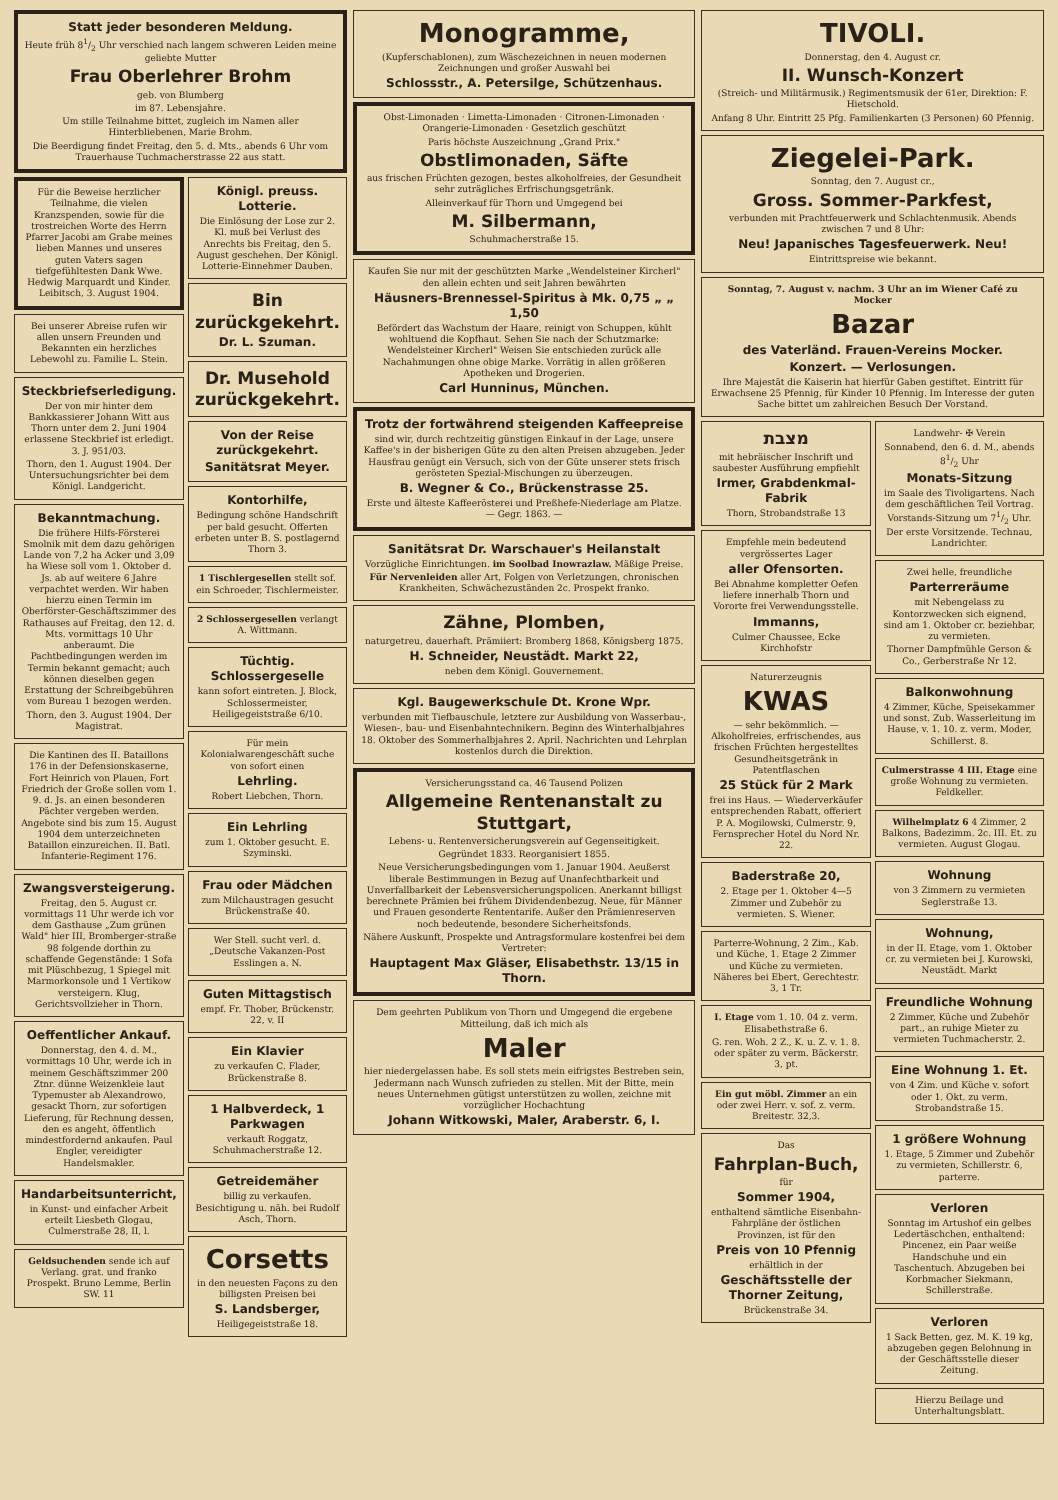Statt jeder besonderen Meldung.
Heute früh 81/2 Uhr verschied nach langem schweren Leiden meine geliebte Mutter
Frau Oberlehrer Brohm
geb. von Blumberg
im 87. Lebensjahre.
Um stille Teilnahme bittet, zugleich im Namen aller Hinterbliebenen, Marie Brohm.
Die Beerdigung findet Freitag, den 5. d. Mts., abends 6 Uhr vom Trauerhause Tuchmacherstrasse 22 aus statt.
Für die Beweise herzlicher Teilnahme, die vielen Kranzspenden, sowie für die trostreichen Worte des Herrn Pfarrer Jacobi am Grabe meines lieben Mannes und unseres guten Vaters sagen tiefgefühltesten Dank Wwe. Hedwig Marquardt und Kinder. Leibitsch, 3. August 1904.
Bei unserer Abreise rufen wir allen unsern Freunden und Bekannten ein herzliches Lebewohl zu. Familie L. Stein.
Steckbriefserledigung.
Der von mir hinter dem Bankkassierer Johann Witt aus Thorn unter dem 2. Juni 1904 erlassene Steckbrief ist erledigt. 3. J. 951/03.
Thorn, den 1. August 1904. Der Untersuchungsrichter bei dem Königl. Landgericht.
Bekanntmachung.
Die frühere Hilfs-Försterei Smolnik mit dem dazu gehörigen Lande von 7,2 ha Acker und 3,09 ha Wiese soll vom 1. Oktober d. Js. ab auf weitere 6 Jahre verpachtet werden. Wir haben hierzu einen Termin im Oberförster-Geschäftszimmer des Rathauses auf Freitag, den 12. d. Mts. vormittags 10 Uhr anberaumt. Die Pachtbedingungen werden im Termin bekannt gemacht; auch können dieselben gegen Erstattung der Schreibgebühren vom Bureau 1 bezogen werden.
Thorn, den 3. August 1904. Der Magistrat.
Die Kantinen des II. Bataillons 176 in der Defensionskaserne, Fort Heinrich von Plauen, Fort Friedrich der Große sollen vom 1. 9. d. Js. an einen besonderen Pächter vergeben werden. Angebote sind bis zum 15. August 1904 dem unterzeichneten Bataillon einzureichen. II. Batl. Infanterie-Regiment 176.
Zwangsversteigerung.
Freitag, den 5. August cr. vormittags 11 Uhr werde ich vor dem Gasthause „Zum grünen Wald" hier III, Bromberger-straße 98 folgende dorthin zu schaffende Gegenstände: 1 Sofa mit Plüschbezug, 1 Spiegel mit Marmorkonsole und 1 Vertikow versteigern. Klug, Gerichtsvollzieher in Thorn.
Oeffentlicher Ankauf.
Donnerstag, den 4. d. M., vormittags 10 Uhr, werde ich in meinem Geschäftszimmer 200 Ztnr. dünne Weizenkleie laut Typemuster ab Alexandrowo, gesackt Thorn, zur sofortigen Lieferung, für Rechnung dessen, den es angeht, öffentlich mindestfordernd ankaufen. Paul Engler, vereidigter Handelsmakler.
Handarbeitsunterricht,
in Kunst- und einfacher Arbeit erteilt Liesbeth Glogau, Culmerstraße 28, II, l.
Geldsuchenden sende ich auf Verlang. grat. und franko Prospekt. Bruno Lemme, Berlin SW. 11
Königl. preuss. Lotterie.
Die Einlösung der Lose zur 2. Kl. muß bei Verlust des Anrechts bis Freitag, den 5. August geschehen. Der Königl. Lotterie-Einnehmer Dauben.
Bin zurückgekehrt.
Dr. L. Szuman.
Dr. Musehold zurückgekehrt.
Von der Reise zurückgekehrt.
Sanitätsrat Meyer.
Kontorhilfe,
Bedingung schöne Handschrift per bald gesucht. Offerten erbeten unter B. S. postlagernd Thorn 3.
1 Tischlergesellen stellt sof. ein Schroeder, Tischlermeister.
2 Schlossergesellen verlangt A. Wittmann.
Tüchtig. Schlossergeselle
kann sofort eintreten. J. Block, Schlossermeister, Heiligegeiststraße 6/10.
Für mein Kolonialwarengeschäft suche von sofort einen
Lehrling.
Robert Liebchen, Thorn.
Ein Lehrling
zum 1. Oktober gesucht. E. Szyminski.
Frau oder Mädchen
zum Milchaustragen gesucht Brückenstraße 40.
Wer Stell. sucht verl. d. „Deutsche Vakanzen-Post Esslingen a. N.
Guten Mittagstisch
empf. Fr. Thober, Brückenstr. 22, v. II
Ein Klavier
zu verkaufen C. Flader, Brückenstraße 8.
1 Halbverdeck, 1 Parkwagen
verkauft Roggatz, Schuhmacherstraße 12.
Getreidemäher
billig zu verkaufen. Besichtigung u. näh. bei Rudolf Asch, Thorn.
Corsetts
in den neuesten Façons zu den billigsten Preisen bei
S. Landsberger,
Heiligegeiststraße 18.
Monogramme,
(Kupferschablonen), zum Wäschezeichnen in neuen modernen Zeichnungen und großer Auswahl bei
Schlossstr., A. Petersilge, Schützenhaus.
Obst-Limonaden · Limetta-Limonaden · Citronen-Limonaden · Orangerie-Limonaden · Gesetzlich geschützt
Paris höchste Auszeichnung „Grand Prix."
Obstlimonaden, Säfte
aus frischen Früchten gezogen, bestes alkoholfreies, der Gesundheit sehr zuträgliches Erfrischungsgetränk.
Alleinverkauf für Thorn und Umgegend bei
M. Silbermann,
Schuhmacherstraße 15.
Kaufen Sie nur mit der geschützten Marke „Wendelsteiner Kircherl" den allein echten und seit Jahren bewährten
Häusners-Brennessel-Spiritus à Mk. 0,75 „ „ 1,50
Befördert das Wachstum der Haare, reinigt von Schuppen, kühlt wohltuend die Kopfhaut. Sehen Sie nach der Schutzmarke: Wendelsteiner Kircherl" Weisen Sie entschieden zurück alle Nachahmungen ohne obige Marke. Vorrätig in allen größeren Apotheken und Drogerien.
Carl Hunninus, München.
Trotz der fortwährend steigenden Kaffeepreise
sind wir, durch rechtzeitig günstigen Einkauf in der Lage, unsere Kaffee's in der bisherigen Güte zu den alten Preisen abzugeben. Jeder Hausfrau genügt ein Versuch, sich von der Güte unserer stets frisch gerösteten Spezial-Mischungen zu überzeugen.
B. Wegner & Co., Brückenstrasse 25.
Erste und älteste Kaffeerösterei und Preßhefe-Niederlage am Platze. — Gegr. 1863. —
Sanitätsrat Dr. Warschauer's Heilanstalt
Vorzügliche Einrichtungen. im Soolbad Inowrazlaw. Mäßige Preise.
Für Nervenleiden aller Art, Folgen von Verletzungen, chronischen Krankheiten, Schwächezuständen 2c. Prospekt franko.
Zähne, Plomben,
naturgetreu, dauerhaft. Prämiiert: Bromberg 1868, Königsberg 1875.
H. Schneider, Neustädt. Markt 22,
neben dem Königl. Gouvernement.
Kgl. Baugewerkschule Dt. Krone Wpr.
verbunden mit Tiefbauschule, letztere zur Ausbildung von Wasserbau-, Wiesen-, bau- und Eisenbahntechnikern. Beginn des Winterhalbjahres 18. Oktober des Sommerhalbjahres 2. April. Nachrichten und Lehrplan kostenlos durch die Direktion.
Versicherungsstand ca. 46 Tausend Polizen
Allgemeine Rentenanstalt zu Stuttgart,
Lebens- u. Rentenversicherungsverein auf Gegenseitigkeit.
Gegründet 1833. Reorganisiert 1855.
Neue Versicherungsbedingungen vom 1. Januar 1904. Aeußerst liberale Bestimmungen in Bezug auf Unanfechtbarkeit und Unverfallbarkeit der Lebensversicherungspolicen. Anerkannt billigst berechnete Prämien bei frühem Dividendenbezug. Neue, für Männer und Frauen gesonderte Rententarife. Außer den Prämienreserven noch bedeutende, besondere Sicherheitsfonds.
Nähere Auskunft, Prospekte und Antragsformulare kostenfrei bei dem Vertreter:
Hauptagent Max Gläser, Elisabethstr. 13/15 in Thorn.
Dem geehrten Publikum von Thorn und Umgegend die ergebene Mitteilung, daß ich mich als
Maler
hier niedergelassen habe. Es soll stets mein eifrigstes Bestreben sein, Jedermann nach Wunsch zufrieden zu stellen. Mit der Bitte, mein neues Unternehmen gütigst unterstützen zu wollen, zeichne mit vorzüglicher Hochachtung
Johann Witkowski, Maler, Araberstr. 6, I.
TIVOLI.
Donnerstag, den 4. August cr.
II. Wunsch-Konzert
(Streich- und Militärmusik.) Regimentsmusik der 61er, Direktion: F. Hietschold.
Anfang 8 Uhr. Eintritt 25 Pfg. Familienkarten (3 Personen) 60 Pfennig.
Ziegelei-Park.
Sonntag, den 7. August cr.,
Gross. Sommer-Parkfest,
verbunden mit Prachtfeuerwerk und Schlachtenmusik. Abends zwischen 7 und 8 Uhr:
Neu! Japanisches Tagesfeuerwerk. Neu!
Eintrittspreise wie bekannt.
Sonntag, 7. August v. nachm. 3 Uhr an im Wiener Café zu Mocker
Bazar
des Vaterländ. Frauen-Vereins Mocker.
Konzert. — Verlosungen.
Ihre Majestät die Kaiserin hat hierfür Gaben gestiftet. Eintritt für Erwachsene 25 Pfennig, für Kinder 10 Pfennig. Im Interesse der guten Sache bittet um zahlreichen Besuch Der Vorstand.
מצבת
mit hebräischer Inschrift und saubester Ausführung empfiehlt
Irmer, Grabdenkmal-Fabrik
Thorn, Strobandstraße 13
Empfehle mein bedeutend vergrössertes Lager
aller Ofensorten.
Bei Abnahme kompletter Oefen liefere innerhalb Thorn und Vororte frei Verwendungsstelle.
Immanns,
Culmer Chaussee, Ecke Kirchhofstr
Naturerzeugnis
KWAS
— sehr bekömmlich. — Alkoholfreies, erfrischendes, aus frischen Früchten hergestelltes Gesundheitsgetränk in Patentflaschen
25 Stück für 2 Mark
frei ins Haus. — Wiederverkäufer entsprechenden Rabatt, offeriert P. A. Mogilowski, Culmerstr. 9, Fernsprecher Hotel du Nord Nr. 22.
Baderstraße 20,
2. Etage per 1. Oktober 4—5 Zimmer und Zubehör zu vermieten. S. Wiener.
Parterre-Wohnung, 2 Zim., Kab. und Küche, 1. Etage 2 Zimmer und Küche zu vermieten. Näheres bei Ebert, Gerechtestr. 3, 1 Tr.
I. Etage vom 1. 10. 04 z. verm. Elisabethstraße 6.
G. ren. Woh. 2 Z., K. u. Z. v. 1. 8. oder später zu verm. Bäckerstr. 3, pt.
Ein gut möbl. Zimmer an ein oder zwei Herr. v. sof. z. verm. Breitestr. 32,3.
Das
Fahrplan-Buch,
für
Sommer 1904,
enthaltend sämtliche Eisenbahn-Fahrpläne der östlichen Provinzen, ist für den
Preis von 10 Pfennig
erhältlich in der
Geschäftsstelle der Thorner Zeitung,
Brückenstraße 34.
Landwehr- ✠ Verein
Sonnabend, den 6. d. M., abends 81/2 Uhr
Monats-Sitzung
im Saale des Tivoligartens. Nach dem geschäftlichen Teil Vortrag. Vorstands-Sitzung um 71/2 Uhr. Der erste Vorsitzende. Technau, Landrichter.
Zwei helle, freundliche
Parterreräume
mit Nebengelass zu Kontorzwecken sich eignend, sind am 1. Oktober cr. beziehbar, zu vermieten.
Thorner Dampfmühle Gerson & Co., Gerberstraße Nr 12.
Balkonwohnung
4 Zimmer, Küche, Speisekammer und sonst. Zub. Wasserleitung im Hause, v. 1. 10. z. verm. Moder, Schillerst. 8.
Culmerstrasse 4 III. Etage eine große Wohnung zu vermieten. Feldkeller.
Wilhelmplatz 6 4 Zimmer, 2 Balkons, Badezimm. 2c. III. Et. zu vermieten. August Glogau.
Wohnung
von 3 Zimmern zu vermieten Seglerstraße 13.
Wohnung,
in der II. Etage, vom 1. Oktober cr. zu vermieten bei J. Kurowski, Neustädt. Markt
Freundliche Wohnung
2 Zimmer, Küche und Zubehör part., an ruhige Mieter zu vermieten Tuchmacherstr. 2.
Eine Wohnung 1. Et.
von 4 Zim. und Küche v. sofort oder 1. Okt. zu verm. Strobandstraße 15.
1 größere Wohnung
1. Etage, 5 Zimmer und Zubehör zu vermieten, Schillerstr. 6, parterre.
Verloren
Sonntag im Artushof ein gelbes Ledertäschchen, enthaltend: Pincenez, ein Paar weiße Handschuhe und ein Taschentuch. Abzugeben bei Korbmacher Siekmann, Schillerstraße.
Verloren
1 Sack Betten, gez. M. K. 19 kg, abzugeben gegen Belohnung in der Geschäftsstelle dieser Zeitung.
Hierzu Beilage und Unterhaltungsblatt.